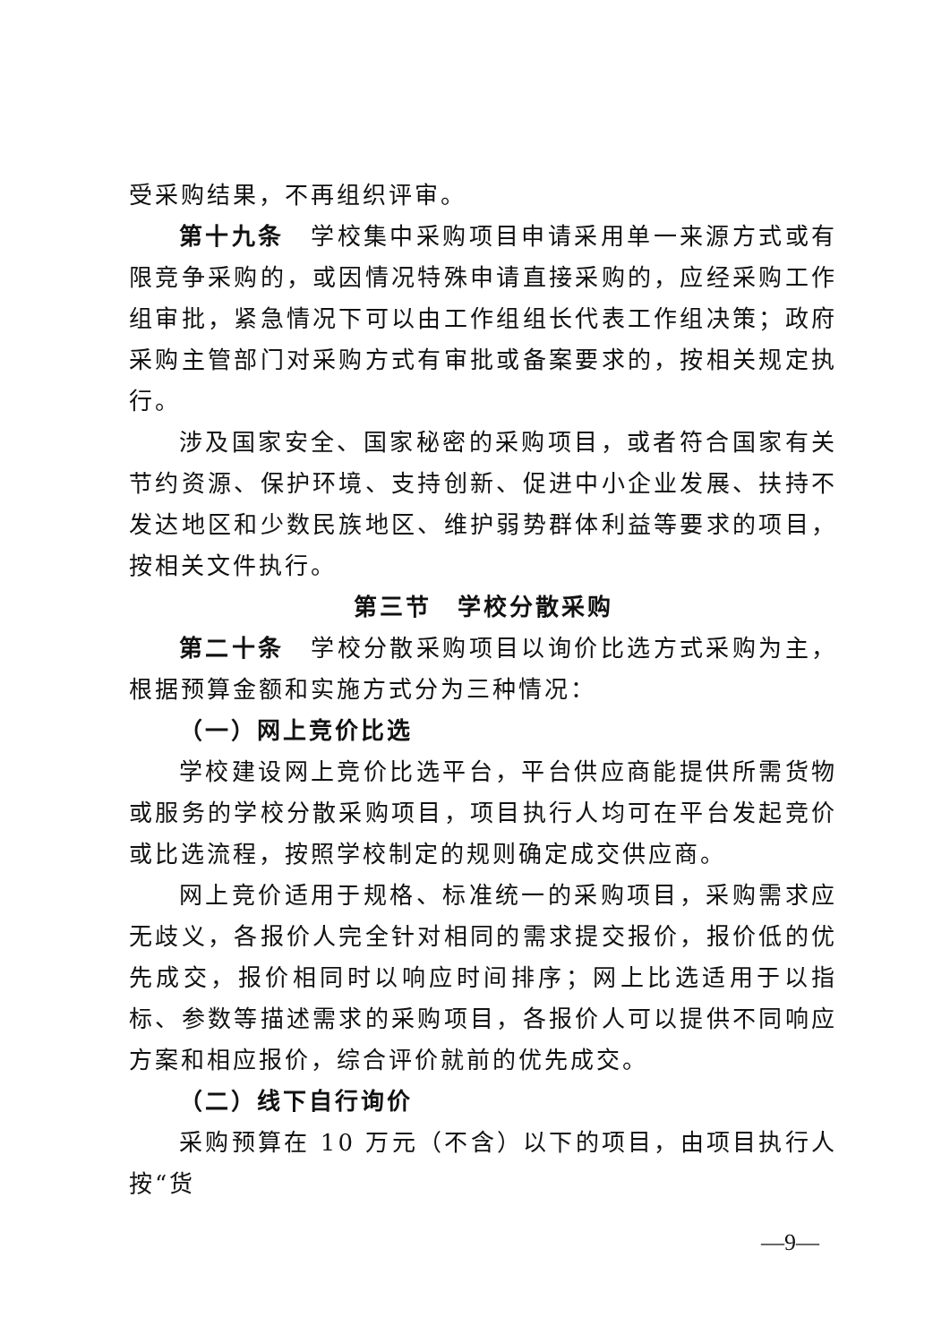受采购结果，不再组织评审。
第十九条　学校集中采购项目申请采用单一来源方式或有限竞争采购的，或因情况特殊申请直接采购的，应经采购工作组审批，紧急情况下可以由工作组组长代表工作组决策；政府采购主管部门对采购方式有审批或备案要求的，按相关规定执行。
涉及国家安全、国家秘密的采购项目，或者符合国家有关节约资源、保护环境、支持创新、促进中小企业发展、扶持不发达地区和少数民族地区、维护弱势群体利益等要求的项目，按相关文件执行。
第三节　学校分散采购
第二十条　学校分散采购项目以询价比选方式采购为主，根据预算金额和实施方式分为三种情况：
（一）网上竞价比选
学校建设网上竞价比选平台，平台供应商能提供所需货物或服务的学校分散采购项目，项目执行人均可在平台发起竞价或比选流程，按照学校制定的规则确定成交供应商。
网上竞价适用于规格、标准统一的采购项目，采购需求应无歧义，各报价人完全针对相同的需求提交报价，报价低的优先成交，报价相同时以响应时间排序；网上比选适用于以指标、参数等描述需求的采购项目，各报价人可以提供不同响应方案和相应报价，综合评价就前的优先成交。
（二）线下自行询价
采购预算在 10 万元（不含）以下的项目，由项目执行人按“货
—9—